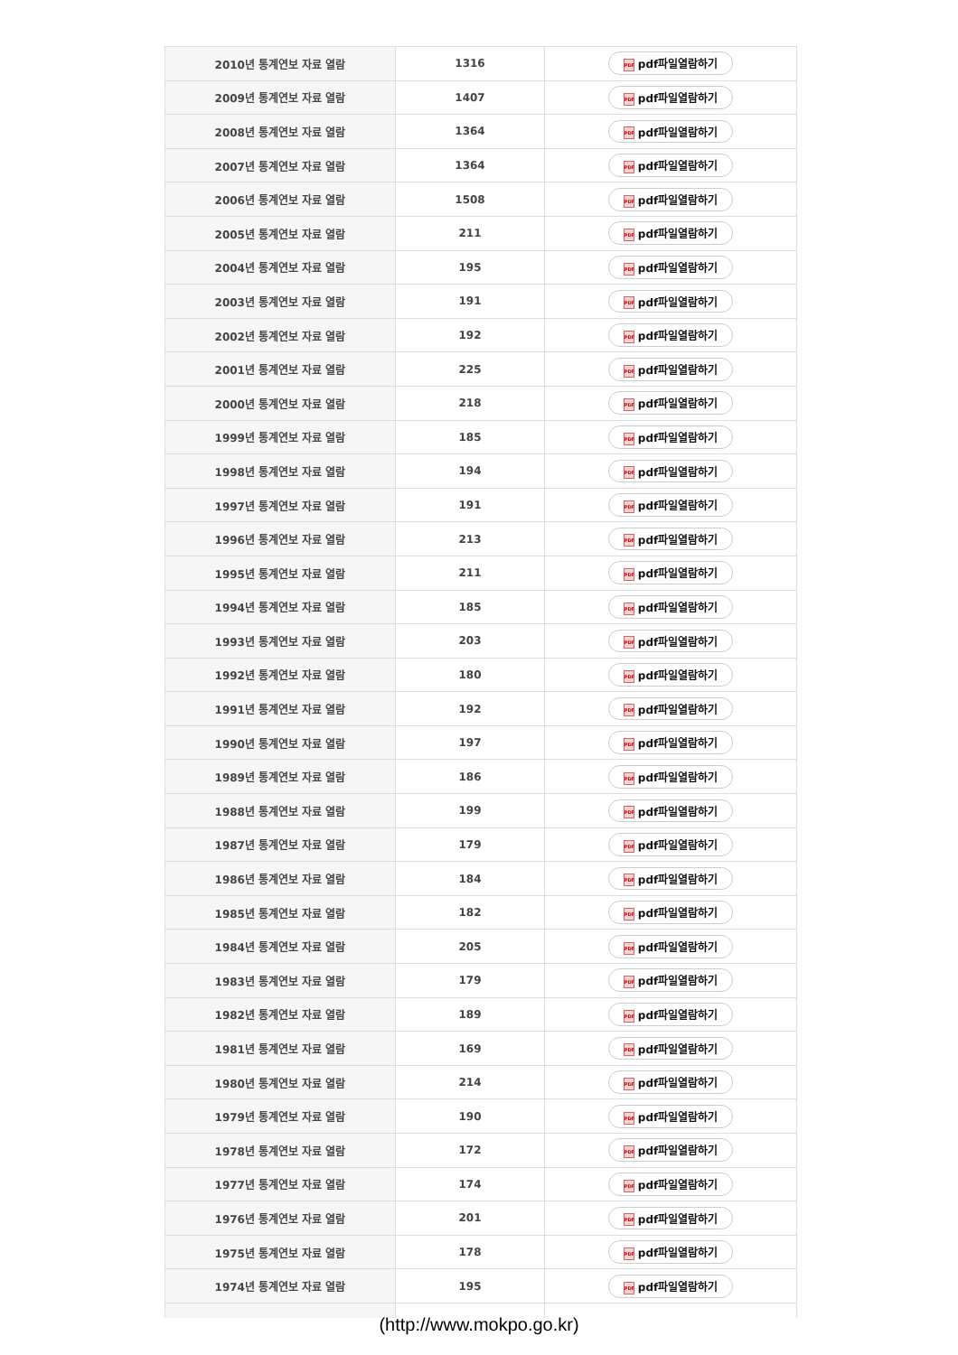| 2010년 통계연보 자료 열람 | 1316 | PDF pdf파일열람하기 |
| 2009년 통계연보 자료 열람 | 1407 | PDF pdf파일열람하기 |
| 2008년 통계연보 자료 열람 | 1364 | PDF pdf파일열람하기 |
| 2007년 통계연보 자료 열람 | 1364 | PDF pdf파일열람하기 |
| 2006년 통계연보 자료 열람 | 1508 | PDF pdf파일열람하기 |
| 2005년 통계연보 자료 열람 | 211 | PDF pdf파일열람하기 |
| 2004년 통계연보 자료 열람 | 195 | PDF pdf파일열람하기 |
| 2003년 통계연보 자료 열람 | 191 | PDF pdf파일열람하기 |
| 2002년 통계연보 자료 열람 | 192 | PDF pdf파일열람하기 |
| 2001년 통계연보 자료 열람 | 225 | PDF pdf파일열람하기 |
| 2000년 통계연보 자료 열람 | 218 | PDF pdf파일열람하기 |
| 1999년 통계연보 자료 열람 | 185 | PDF pdf파일열람하기 |
| 1998년 통계연보 자료 열람 | 194 | PDF pdf파일열람하기 |
| 1997년 통계연보 자료 열람 | 191 | PDF pdf파일열람하기 |
| 1996년 통계연보 자료 열람 | 213 | PDF pdf파일열람하기 |
| 1995년 통계연보 자료 열람 | 211 | PDF pdf파일열람하기 |
| 1994년 통계연보 자료 열람 | 185 | PDF pdf파일열람하기 |
| 1993년 통계연보 자료 열람 | 203 | PDF pdf파일열람하기 |
| 1992년 통계연보 자료 열람 | 180 | PDF pdf파일열람하기 |
| 1991년 통계연보 자료 열람 | 192 | PDF pdf파일열람하기 |
| 1990년 통계연보 자료 열람 | 197 | PDF pdf파일열람하기 |
| 1989년 통계연보 자료 열람 | 186 | PDF pdf파일열람하기 |
| 1988년 통계연보 자료 열람 | 199 | PDF pdf파일열람하기 |
| 1987년 통계연보 자료 열람 | 179 | PDF pdf파일열람하기 |
| 1986년 통계연보 자료 열람 | 184 | PDF pdf파일열람하기 |
| 1985년 통계연보 자료 열람 | 182 | PDF pdf파일열람하기 |
| 1984년 통계연보 자료 열람 | 205 | PDF pdf파일열람하기 |
| 1983년 통계연보 자료 열람 | 179 | PDF pdf파일열람하기 |
| 1982년 통계연보 자료 열람 | 189 | PDF pdf파일열람하기 |
| 1981년 통계연보 자료 열람 | 169 | PDF pdf파일열람하기 |
| 1980년 통계연보 자료 열람 | 214 | PDF pdf파일열람하기 |
| 1979년 통계연보 자료 열람 | 190 | PDF pdf파일열람하기 |
| 1978년 통계연보 자료 열람 | 172 | PDF pdf파일열람하기 |
| 1977년 통계연보 자료 열람 | 174 | PDF pdf파일열람하기 |
| 1976년 통계연보 자료 열람 | 201 | PDF pdf파일열람하기 |
| 1975년 통계연보 자료 열람 | 178 | PDF pdf파일열람하기 |
| 1974년 통계연보 자료 열람 | 195 | PDF pdf파일열람하기 |
(http://www.mokpo.go.kr)